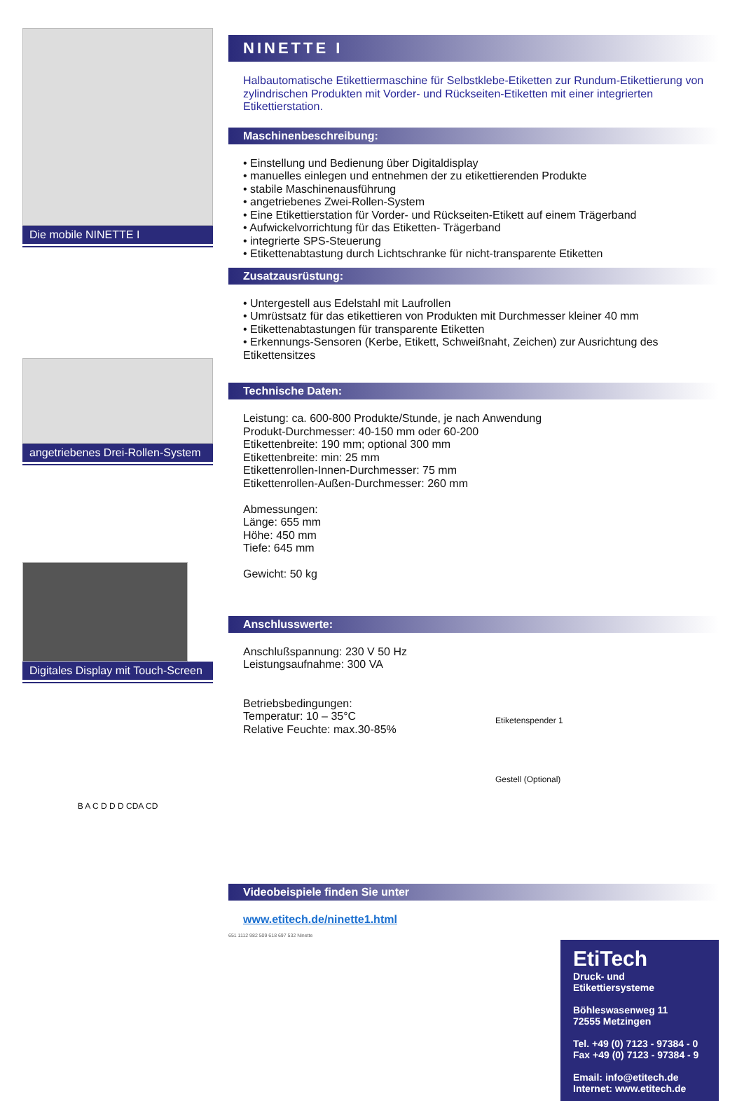Die mobile NINETTE I
angetriebenes Drei-Rollen-System
Digitales Display mit Touch-Screen
B A C D D D CDA CD
NINETTE I
Halbautomatische Etikettiermaschine für Selbstklebe-Etiketten zur Rundum-Etikettierung von zylindrischen Produkten mit Vorder- und Rückseiten-Etiketten mit einer integrierten Etikettierstation.
Maschinenbeschreibung:
• Einstellung und Bedienung über Digitaldisplay
• manuelles einlegen und entnehmen der zu etikettierenden Produkte
• stabile Maschinenausführung
• angetriebenes Zwei-Rollen-System
• Eine Etikettierstation für Vorder- und Rückseiten-Etikett auf einem Trägerband
• Aufwickelvorrichtung für das Etiketten- Trägerband
• integrierte SPS-Steuerung
• Etikettenabtastung durch Lichtschranke für nicht-transparente Etiketten
Zusatzausrüstung:
• Untergestell aus Edelstahl mit Laufrollen
• Umrüstsatz für das etikettieren von Produkten mit Durchmesser kleiner 40 mm
• Etikettenabtastungen für transparente Etiketten
• Erkennungs-Sensoren (Kerbe, Etikett, Schweißnaht, Zeichen) zur Ausrichtung des Etikettensitzes
Technische Daten:
Leistung: ca. 600-800 Produkte/Stunde, je nach Anwendung
Produkt-Durchmesser: 40-150 mm oder 60-200
Etikettenbreite: 190 mm; optional 300 mm
Etikettenbreite: min: 25 mm
Etikettenrollen-Innen-Durchmesser: 75 mm
Etikettenrollen-Außen-Durchmesser: 260 mm
Abmessungen:
Länge: 655 mm
Höhe: 450 mm
Tiefe: 645 mm
Gewicht: 50 kg
Anschlusswerte:
Anschlußspannung: 230 V 50 Hz
Leistungsaufnahme: 300 VA
Betriebsbedingungen:
Temperatur: 10 – 35°C
Relative Feuchte: max.30-85%
Etiketenspender 1
Gestell (Optional)
Videobeispiele finden Sie unter
www.etitech.de/ninette1.html
651 1112 982 509 618 697 532 Ninette
EtiTech
Druck- und Etikettiersysteme
Böhleswasenweg 11
72555 Metzingen
Tel. +49 (0) 7123 - 97384 - 0
Fax +49 (0) 7123 - 97384 - 9
Email: info@etitech.de
Internet: www.etitech.de